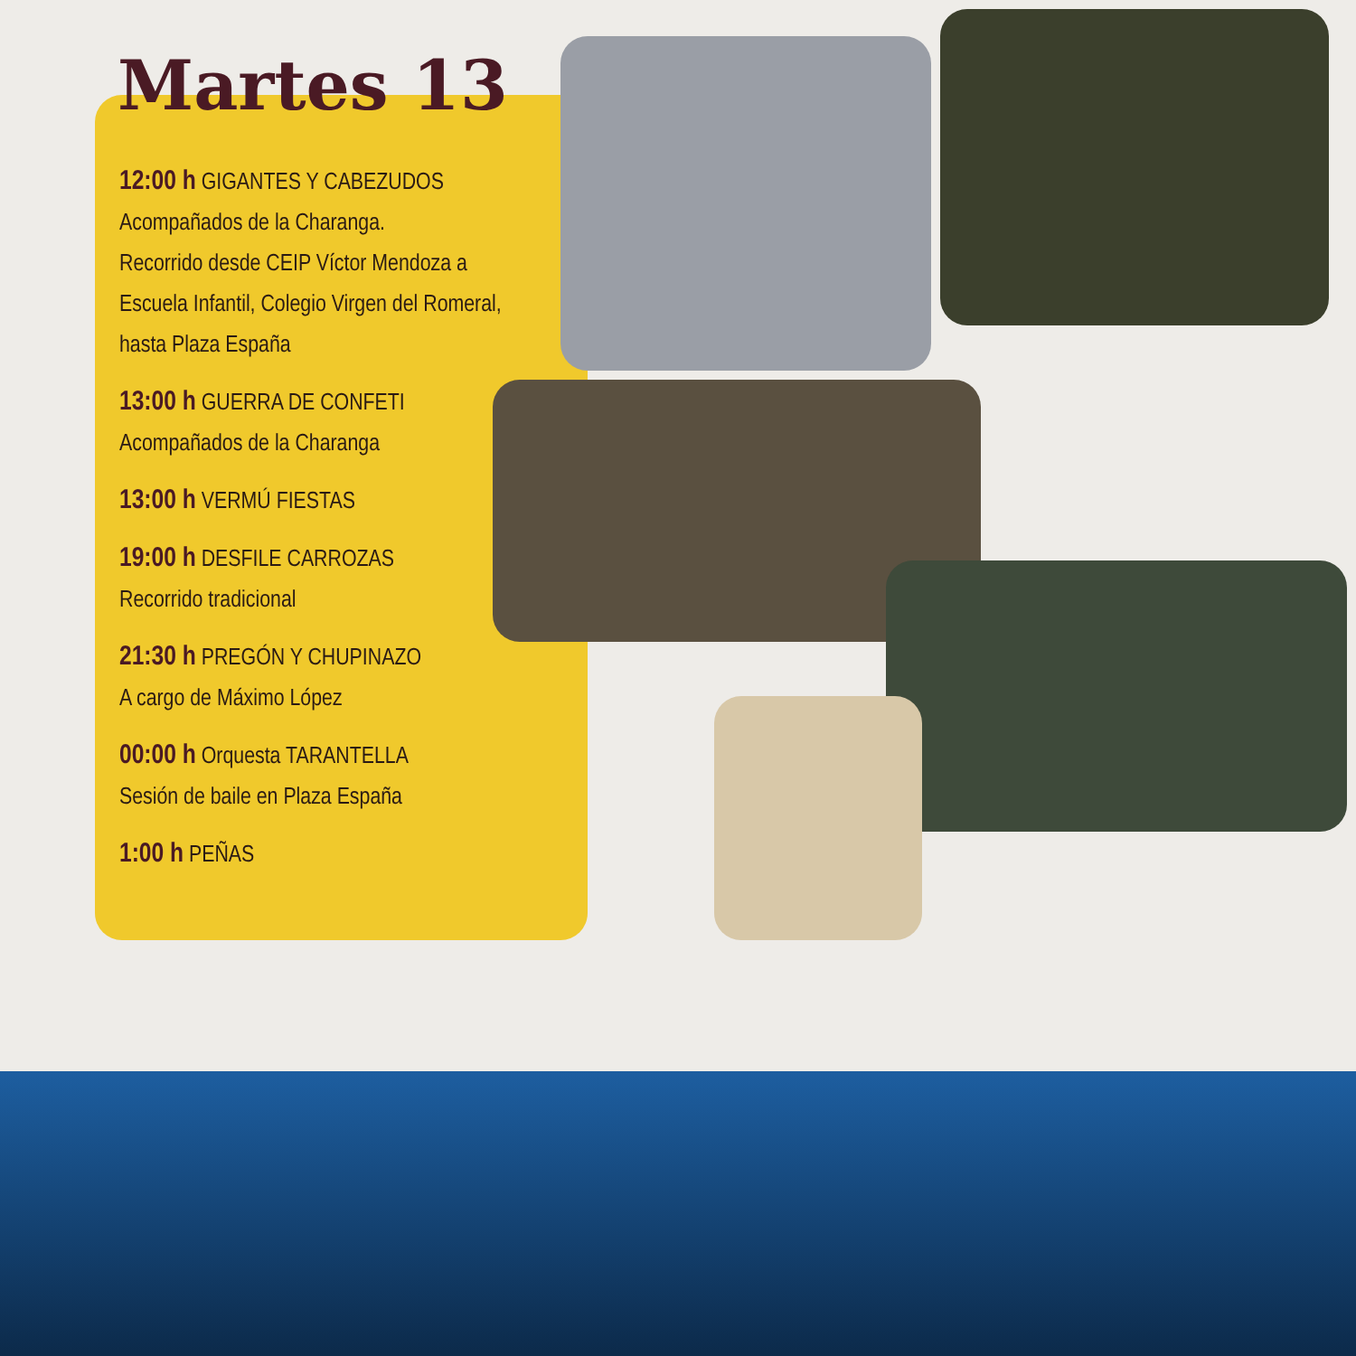Martes 13
12:00 h GIGANTES Y CABEZUDOS
Acompañados de la Charanga.
Recorrido desde CEIP Víctor Mendoza a Escuela Infantil, Colegio Virgen del Romeral, hasta Plaza España
13:00 h GUERRA DE CONFETI
Acompañados de la Charanga
13:00 h VERMÚ FIESTAS
19:00 h DESFILE CARROZAS
Recorrido tradicional
21:30 h PREGÓN Y CHUPINAZO
A cargo de Máximo López
00:00 h Orquesta TARANTELLA
Sesión de baile en Plaza España
1:00 h PEÑAS